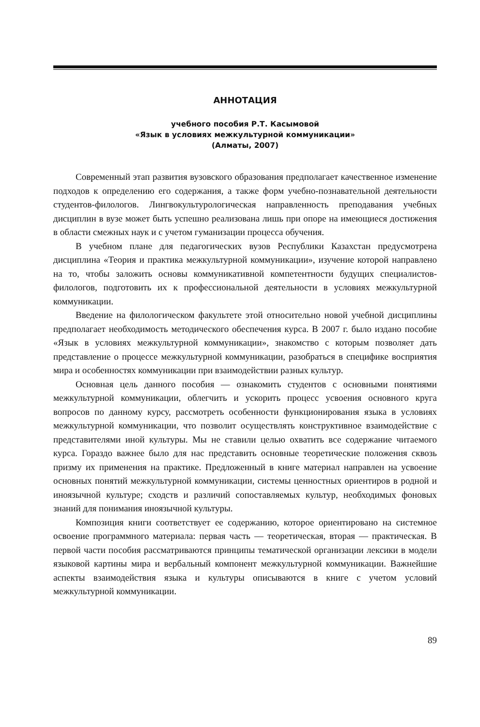АННОТАЦИЯ
учебного пособия Р.Т. Касымовой
«Язык в условиях межкультурной коммуникации»
(Алматы, 2007)
Современный этап развития вузовского образования предполагает качественное изменение подходов к определению его содержания, а также форм учебно-познавательной деятельности студентов-филологов. Лингвокультурологическая направленность преподавания учебных дисциплин в вузе может быть успешно реализована лишь при опоре на имеющиеся достижения в области смежных наук и с учетом гуманизации процесса обучения.
В учебном плане для педагогических вузов Республики Казахстан предусмотрена дисциплина «Теория и практика межкультурной коммуникации», изучение которой направлено на то, чтобы заложить основы коммуникативной компетентности будущих специалистов-филологов, подготовить их к профессиональной деятельности в условиях межкультурной коммуникации.
Введение на филологическом факультете этой относительно новой учебной дисциплины предполагает необходимость методического обеспечения курса. В 2007 г. было издано пособие «Язык в условиях межкультурной коммуникации», знакомство с которым позволяет дать представление о процессе межкультурной коммуникации, разобраться в специфике восприятия мира и особенностях коммуникации при взаимодействии разных культур.
Основная цель данного пособия — ознакомить студентов с основными понятиями межкультурной коммуникации, облегчить и ускорить процесс усвоения основного круга вопросов по данному курсу, рассмотреть особенности функционирования языка в условиях межкультурной коммуникации, что позволит осуществлять конструктивное взаимодействие с представителями иной культуры. Мы не ставили целью охватить все содержание читаемого курса. Гораздо важнее было для нас представить основные теоретические положения сквозь призму их применения на практике. Предложенный в книге материал направлен на усвоение основных понятий межкультурной коммуникации, системы ценностных ориентиров в родной и иноязычной культуре; сходств и различий сопоставляемых культур, необходимых фоновых знаний для понимания иноязычной культуры.
Композиция книги соответствует ее содержанию, которое ориентировано на системное освоение программного материала: первая часть — теоретическая, вторая — практическая. В первой части пособия рассматриваются принципы тематической организации лексики в модели языковой картины мира и вербальный компонент межкультурной коммуникации. Важнейшие аспекты взаимодействия языка и культуры описываются в книге с учетом условий межкультурной коммуникации.
89